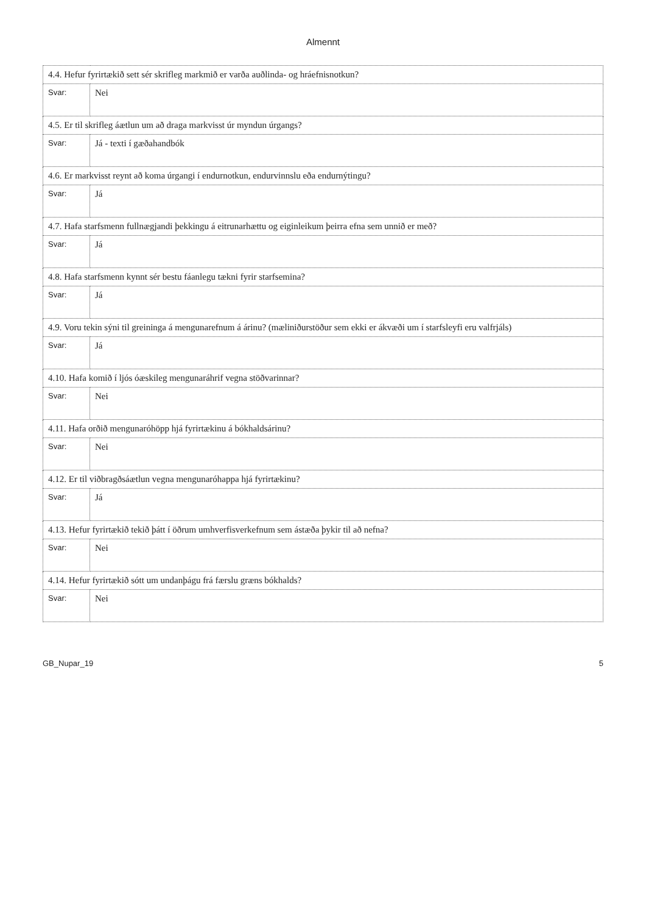Almennt
| 4.4. Hefur fyrirtækið sett sér skrifleg markmið er varða auðlinda- og hráefnisnotkun? | |
| Svar: | Nei |
| 4.5. Er til skrifleg áætlun um að draga markvisst úr myndun úrgangs? | |
| Svar: | Já - texti í gæðahandbók |
| 4.6. Er markvisst reynt að koma úrgangi í endurnotkun, endurvinnslu eða endurnýtingu? | |
| Svar: | Já |
| 4.7. Hafa starfsmenn fullnægjandi þekkingu á eitrunarhættu og eiginleikum þeirra efna sem unnið er með? | |
| Svar: | Já |
| 4.8. Hafa starfsmenn kynnt sér bestu fáanlegu tækni fyrir starfsemina? | |
| Svar: | Já |
| 4.9. Voru tekin sýni til greininga á mengunarefnum á árinu? (mæliniðurstöður sem ekki er ákvæði um í starfsleyfi eru valfrjáls) | |
| Svar: | Já |
| 4.10. Hafa komið í ljós óæskileg mengunaráhrif vegna stöðvarinnar? | |
| Svar: | Nei |
| 4.11. Hafa orðið mengunaróhöpp hjá fyrirtækinu á bókhaldsárinu? | |
| Svar: | Nei |
| 4.12. Er til viðbragðsáætlun vegna mengunaróhappa hjá fyrirtækinu? | |
| Svar: | Já |
| 4.13. Hefur fyrirtækið tekið þátt í öðrum umhverfisverkefnum sem ástæða þykir til að nefna? | |
| Svar: | Nei |
| 4.14. Hefur fyrirtækið sótt um undanþágu frá færslu græns bókhalds? | |
| Svar: | Nei |
GB_Nupar_19 5